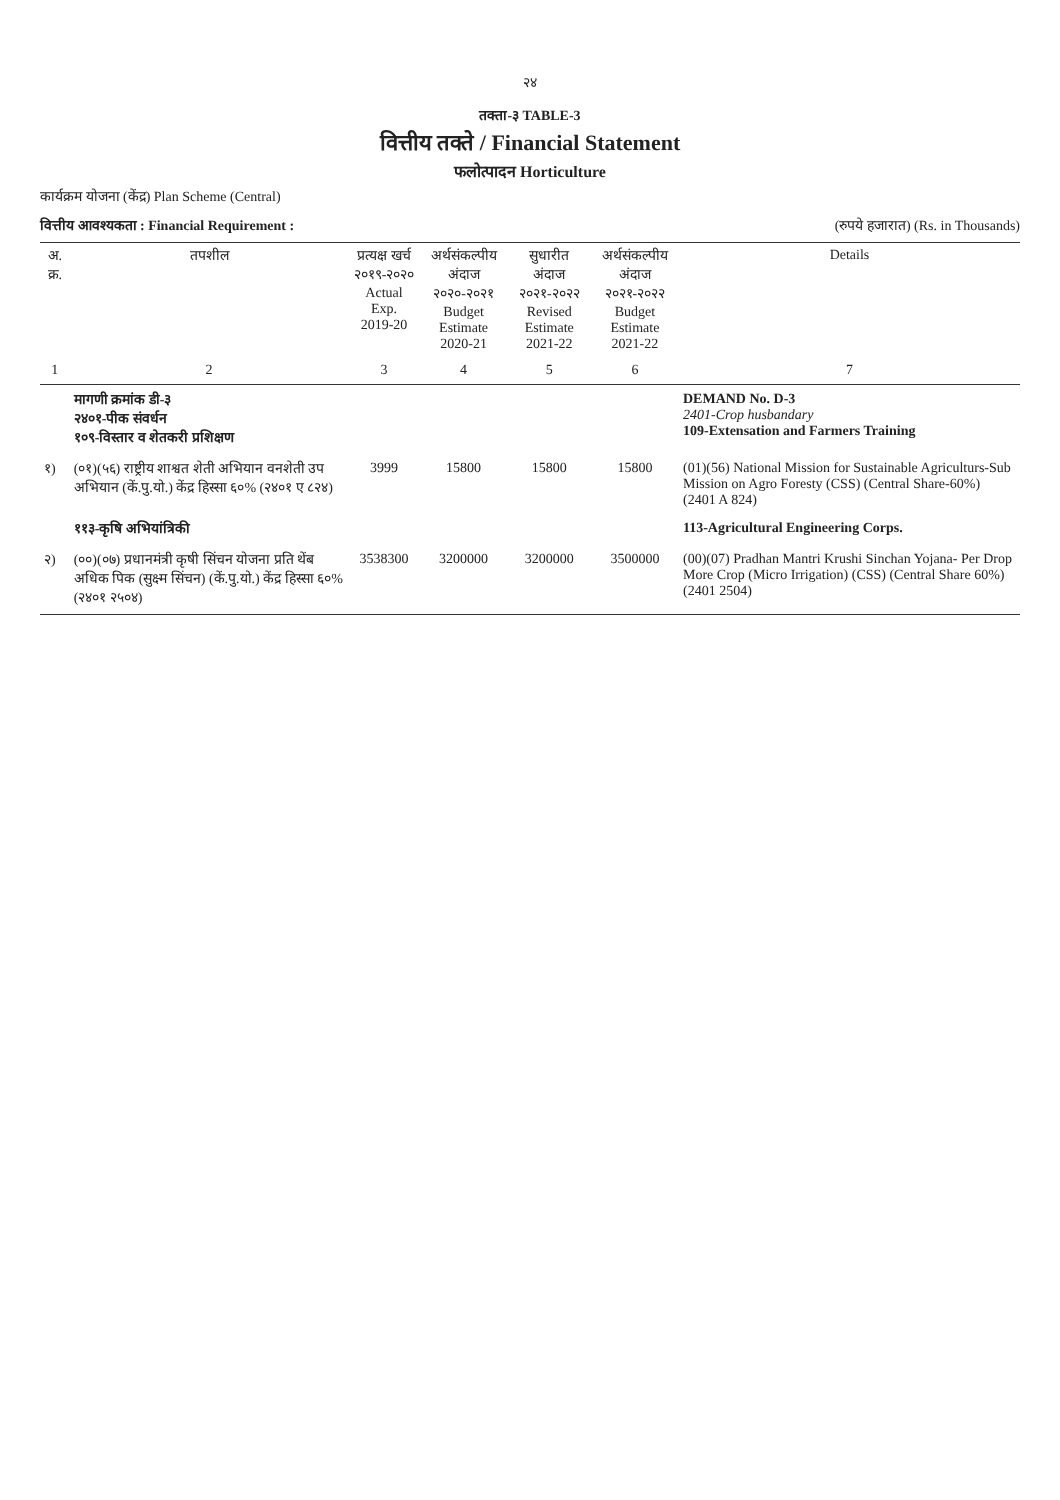२४
तक्ता-३ TABLE-3
वित्तीय तक्ते / Financial Statement
फलोत्पादन Horticulture
कार्यक्रम योजना (केंद्र) Plan Scheme (Central)
वित्तीय आवश्यकता : Financial Requirement : (रुपये हजारात) (Rs. in Thousands)
| अ. क्र. | तपशील | प्रत्यक्ष खर्च २०१९-२०२० Actual Exp. 2019-20 | अर्थसंकल्पीय अंदाज २०२०-२०२१ Budget Estimate 2020-21 | सुधारीत अंदाज २०२१-२०२२ Revised Estimate 2021-22 | अर्थसंकल्पीय अंदाज २०२१-२०२२ Budget Estimate 2021-22 | Details |
| --- | --- | --- | --- | --- | --- | --- |
| 1 | 2 | 3 | 4 | 5 | 6 | 7 |
| | मागणी क्रमांक डी-३ २४०१-पीक संवर्धन १०९-विस्तार व शेतकरी प्रशिक्षण | | | | | DEMAND No. D-3 2401-Crop husbandary 109-Extensation and Farmers Training |
| १) | (०१)(५६) राष्ट्रीय शाश्वत शेती अभियान वनशेती उप अभियान (कें.पु.यो.) केंद्र हिस्सा ६०% (२४०१ ए ८२४) | 3999 | 15800 | 15800 | 15800 | (01)(56) National Mission for Sustainable Agriculturs-Sub Mission on Agro Foresty (CSS) (Central Share-60%) (2401 A 824) |
| | ११३-कृषि अभियांत्रिकी | | | | | 113-Agricultural Engineering Corps. |
| २) | (००)(०७) प्रधानमंत्री कृषी सिंचन योजना प्रति थेंब अधिक पिक (सुक्ष्म सिंचन) (कें.पु.यो.) केंद्र हिस्सा ६०% (२४०१ २५०४) | 3538300 | 3200000 | 3200000 | 3500000 | (00)(07) Pradhan Mantri Krushi Sinchan Yojana- Per Drop More Crop (Micro Irrigation) (CSS) (Central Share 60%) (2401 2504) |